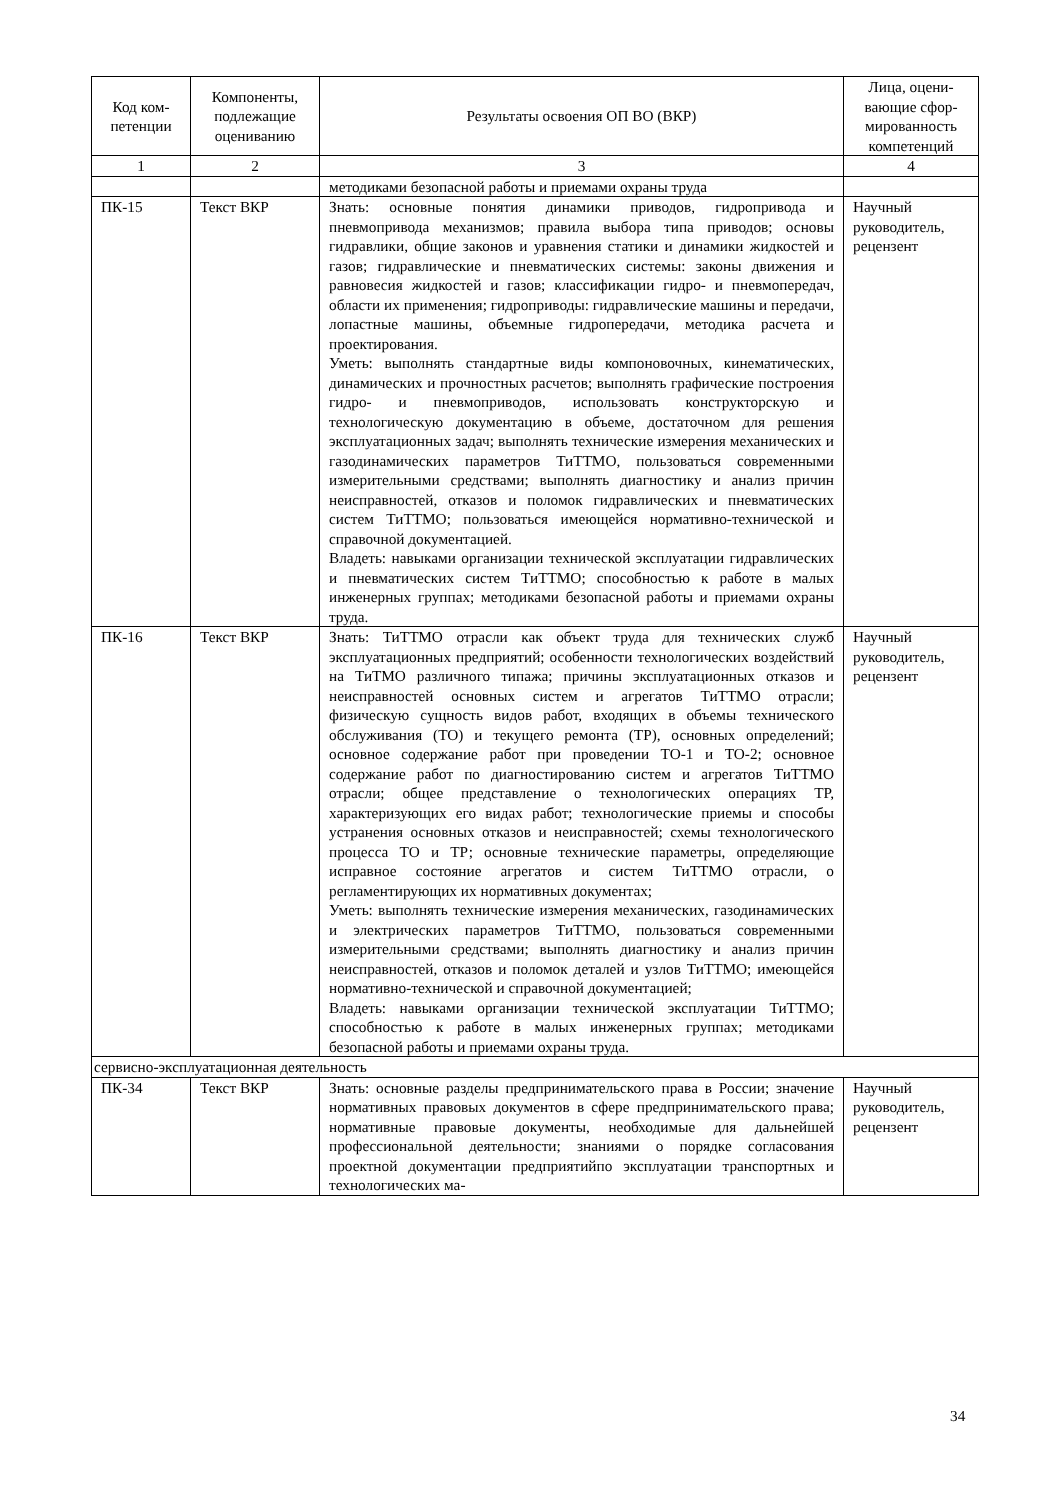| Код ком-петенции | Компоненты, подлежащие оцениванию | Результаты освоения ОП ВО (ВКР) | Лица, оцени-вающие сфор-мированность компетенций |
| --- | --- | --- | --- |
| 1 | 2 | 3 | 4 |
| | | методиками безопасной работы и приемами охраны труда | |
| ПК-15 | Текст ВКР | Знать: основные понятия динамики приводов, гидропривода и пневмопривода механизмов; правила выбора типа приводов; основы гидравлики, общие законов и уравнения статики и динамики жидкостей и газов; гидравлические и пневматических системы: законы движения и равновесия жидкостей и газов; классификации гидро- и пневмопередач, области их применения; гидроприводы: гидравлические машины и передачи, лопастные машины, объемные гидропередачи, методика расчета и проектирования. Уметь: выполнять стандартные виды компоновочных, кинематических, динамических и прочностных расчетов; выполнять графические построения гидро- и пневмоприводов, использовать конструкторскую и технологическую документацию в объеме, достаточном для решения эксплуатационных задач; выполнять технические измерения механических и газодинамических параметров ТиТТМО, пользоваться современными измерительными средствами; выполнять диагностику и анализ причин неисправностей, отказов и поломок гидравлических и пневматических систем ТиТТМО; пользоваться имеющейся нормативно-технической и справочной документацией. Владеть: навыками организации технической эксплуатации гидравлических и пневматических систем ТиТТМО; способностью к работе в малых инженерных группах; методиками безопасной работы и приемами охраны труда. | Научный руководитель, рецензент |
| ПК-16 | Текст ВКР | Знать: ТиТТМО отрасли как объект труда для технических служб эксплуатационных предприятий; особенности технологических воздействий на ТиТМО различного типажа; причины эксплуатационных отказов и неисправностей основных систем и агрегатов ТиТТМО отрасли; физическую сущность видов работ, входящих в объемы технического обслуживания (ТО) и текущего ремонта (ТР), основных определений; основное содержание работ при проведении ТО-1 и ТО-2; основное содержание работ по диагностированию систем и агрегатов ТиТТМО отрасли; общее представление о технологических операциях ТР, характеризующих его видах работ; технологические приемы и способы устранения основных отказов и неисправностей; схемы технологического процесса ТО и ТР; основные технические параметры, определяющие исправное состояние агрегатов и систем ТиТТМО отрасли, о регламентирующих их нормативных документах; Уметь: выполнять технические измерения механических, газодинамических и электрических параметров ТиТТМО, пользоваться современными измерительными средствами; выполнять диагностику и анализ причин неисправностей, отказов и поломок деталей и узлов ТиТТМО; имеющейся нормативно-технической и справочной документацией; Владеть: навыками организации технической эксплуатации ТиТТМО; способностью к работе в малых инженерных группах; методиками безопасной работы и приемами охраны труда. | Научный руководитель, рецензент |
| сервисно-эксплуатационная деятельность | | | |
| ПК-34 | Текст ВКР | Знать: основные разделы предпринимательского права в России; значение нормативных правовых документов в сфере предпринимательского права; нормативные правовые документы, необходимые для дальнейшей профессиональной деятельности; знаниями о порядке согласования проектной документации предприятийпо эксплуатации транспортных и технологических ма- | Научный руководитель, рецензент |
34